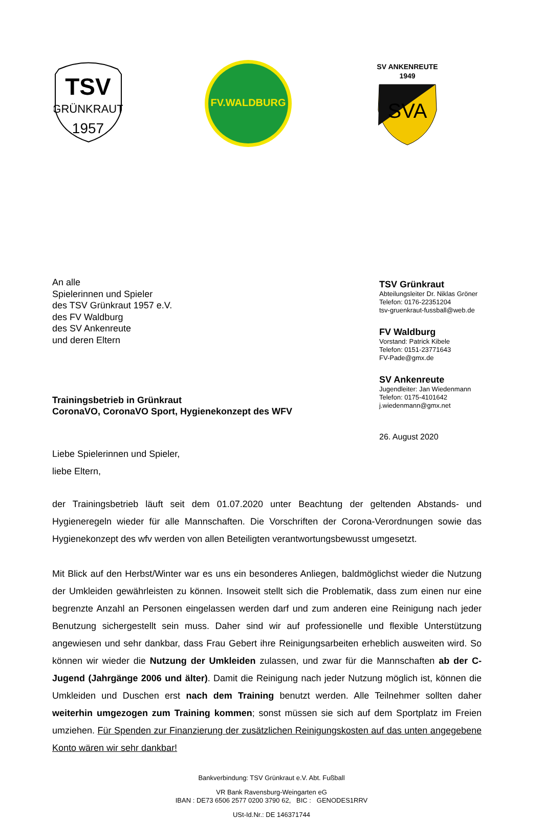TSV
GRÜNKRAUT
1957
FV.WALDBURG
SV ANKENREUTE
1949
SVA
An alle
Spielerinnen und Spieler
des TSV Grünkraut 1957 e.V.
des FV Waldburg
des SV Ankenreute
und deren Eltern
Trainingsbetrieb in Grünkraut
CoronaVO, CoronaVO Sport, Hygienekonzept des WFV
Liebe Spielerinnen und Spieler,
liebe Eltern,
TSV Grünkraut
Abteilungsleiter Dr. Niklas Gröner
Telefon: 0176-22351204
tsv-gruenkraut-fussball@web.de
FV Waldburg
Vorstand: Patrick Kibele
Telefon: 0151-23771643
FV-Pade@gmx.de
SV Ankenreute
Jugendleiter: Jan Wiedenmann
Telefon: 0175-4101642
j.wiedenmann@gmx.net
26. August 2020
der Trainingsbetrieb läuft seit dem 01.07.2020 unter Beachtung der geltenden Abstands- und Hygieneregeln wieder für alle Mannschaften. Die Vorschriften der Corona-Verordnungen sowie das Hygienekonzept des wfv werden von allen Beteiligten verantwortungsbewusst umgesetzt.
Mit Blick auf den Herbst/Winter war es uns ein besonderes Anliegen, baldmöglichst wieder die Nutzung der Umkleiden gewährleisten zu können. Insoweit stellt sich die Problematik, dass zum einen nur eine begrenzte Anzahl an Personen eingelassen werden darf und zum anderen eine Reinigung nach jeder Benutzung sichergestellt sein muss. Daher sind wir auf professionelle und flexible Unterstützung angewiesen und sehr dankbar, dass Frau Gebert ihre Reinigungsarbeiten erheblich ausweiten wird. So können wir wieder die Nutzung der Umkleiden zulassen, und zwar für die Mannschaften ab der C-Jugend (Jahrgänge 2006 und älter). Damit die Reinigung nach jeder Nutzung möglich ist, können die Umkleiden und Duschen erst nach dem Training benutzt werden. Alle Teilnehmer sollten daher weiterhin umgezogen zum Training kommen; sonst müssen sie sich auf dem Sportplatz im Freien umziehen. Für Spenden zur Finanzierung der zusätzlichen Reinigungskosten auf das unten angegebene Konto wären wir sehr dankbar!
Bankverbindung: TSV Grünkraut e.V. Abt. Fußball
VR Bank Ravensburg-Weingarten eG
IBAN : DE73 6506 2577 0200 3790 62, BIC : GENODES1RRV
USt-Id.Nr.: DE 146371744